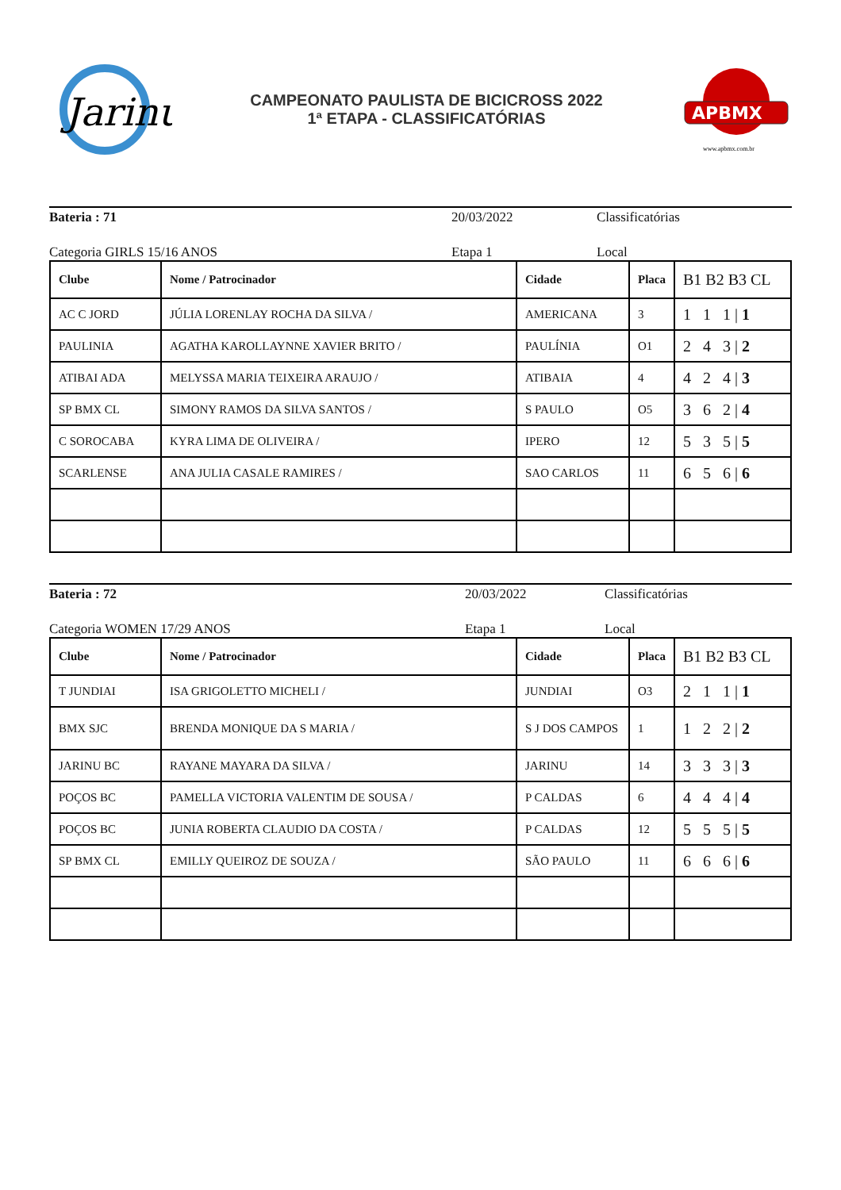Jarinu
CAMPEONATO PAULISTA DE BICICROSS 2022
1ª ETAPA - CLASSIFICATÓRIAS
APBMX
www.apbmx.com.br
Bateria : 71 20/03/2022 Classificatórias
Categoria GIRLS 15/16 ANOS Etapa 1 Local
| Clube | Nome / Patrocinador | Cidade | Placa | B1 B2 B3 CL |
| --- | --- | --- | --- | --- |
| AC C JORD | JÚLIA LORENLAY ROCHA DA SILVA / | AMERICANA | 3 | 1 1 1 / 1 |
| PAULINIA | AGATHA KAROLLAYNNE XAVIER BRITO / | PAULÍNIA | O1 | 2 4 3 / 2 |
| ATIBAI ADA | MELYSSA MARIA TEIXEIRA ARAUJO / | ATIBAIA | 4 | 4 2 4 / 3 |
| SP BMX CL | SIMONY RAMOS DA SILVA SANTOS / | S PAULO | O5 | 3 6 2 / 4 |
| C SOROCABA | KYRA LIMA DE OLIVEIRA / | IPERO | 12 | 5 3 5 / 5 |
| SCARLENSE | ANA JULIA CASALE RAMIRES / | SAO CARLOS | 11 | 6 5 6 / 6 |
Bateria : 72 20/03/2022 Classificatórias
Categoria WOMEN 17/29 ANOS Etapa 1 Local
| Clube | Nome / Patrocinador | Cidade | Placa | B1 B2 B3 CL |
| --- | --- | --- | --- | --- |
| T JUNDIAI | ISA GRIGOLETTO MICHELI / | JUNDIAI | O3 | 2 1 1 / 1 |
| BMX SJC | BRENDA MONIQUE DA S MARIA / | S J DOS CAMPOS | 1 | 1 2 2 / 2 |
| JARINU BC | RAYANE MAYARA DA SILVA / | JARINU | 14 | 3 3 3 / 3 |
| POÇOS BC | PAMELLA VICTORIA VALENTIM DE SOUSA / | P CALDAS | 6 | 4 4 4 / 4 |
| POÇOS BC | JUNIA ROBERTA CLAUDIO DA COSTA / | P CALDAS | 12 | 5 5 5 / 5 |
| SP BMX CL | EMILLY QUEIROZ DE SOUZA / | SÃO PAULO | 11 | 6 6 6 / 6 |